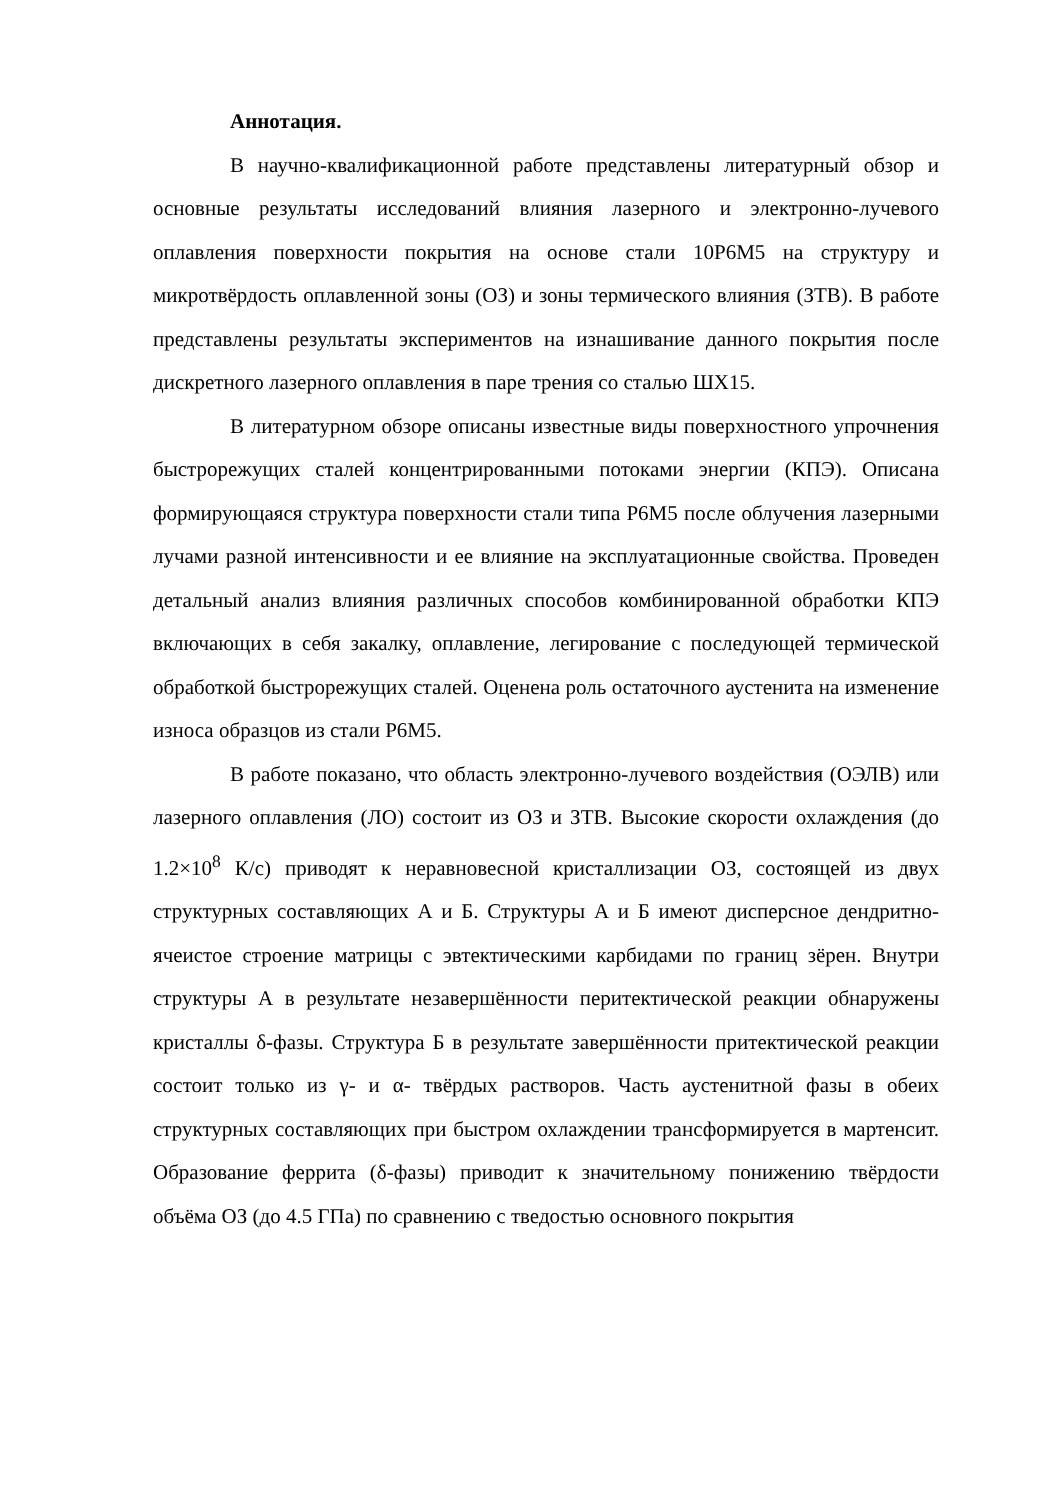Аннотация.
В научно-квалификационной работе представлены литературный обзор и основные результаты исследований влияния лазерного и электронно-лучевого оплавления поверхности покрытия на основе стали 10Р6М5 на структуру и микротвёрдость оплавленной зоны (ОЗ) и зоны термического влияния (ЗТВ). В работе представлены результаты экспериментов на изнашивание данного покрытия после дискретного лазерного оплавления в паре трения со сталью ШХ15.
В литературном обзоре описаны известные виды поверхностного упрочнения быстрорежущих сталей концентрированными потоками энергии (КПЭ). Описана формирующаяся структура поверхности стали типа Р6М5 после облучения лазерными лучами разной интенсивности и ее влияние на эксплуатационные свойства. Проведен детальный анализ влияния различных способов комбинированной обработки КПЭ включающих в себя закалку, оплавление, легирование с последующей термической обработкой быстрорежущих сталей. Оценена роль остаточного аустенита на изменение износа образцов из стали Р6М5.
В работе показано, что область электронно-лучевого воздействия (ОЭЛВ) или лазерного оплавления (ЛО) состоит из ОЗ и ЗТВ. Высокие скорости охлаждения (до 1.2×10<sup>8</sup> К/с) приводят к неравновесной кристаллизации ОЗ, состоящей из двух структурных составляющих А и Б. Структуры А и Б имеют дисперсное дендритно-ячеистое строение матрицы с эвтектическими карбидами по границ зёрен. Внутри структуры А в результате незавершённости перитектической реакции обнаружены кристаллы δ-фазы. Структура Б в результате завершённости притектической реакции состоит только из γ- и α- твёрдых растворов. Часть аустенитной фазы в обеих структурных составляющих при быстром охлаждении трансформируется в мартенсит. Образование феррита (δ-фазы) приводит к значительному понижению твёрдости объёма ОЗ (до 4.5 ГПа) по сравнению с тведостью основного покрытия